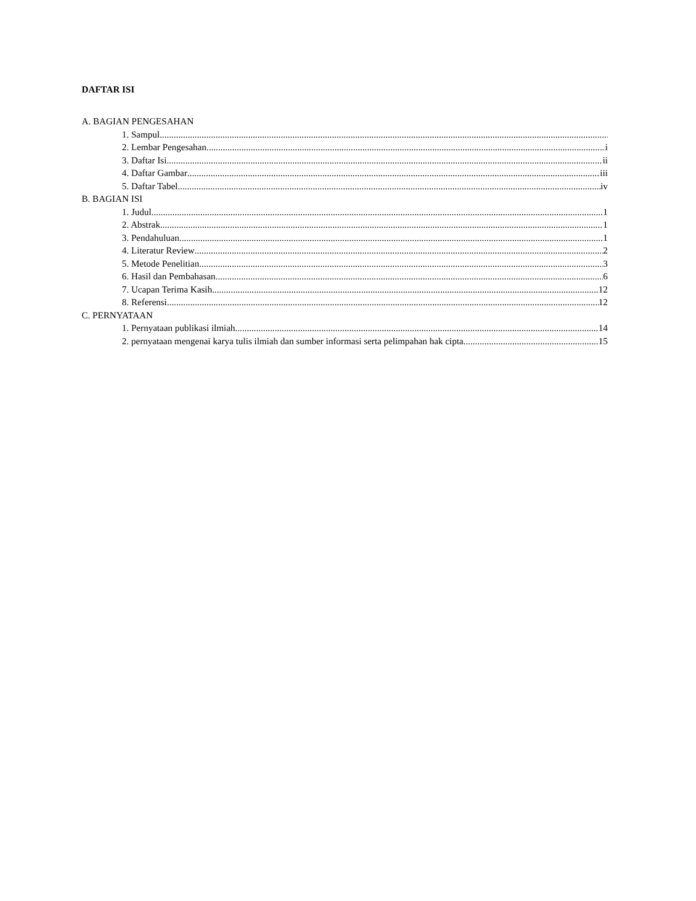DAFTAR ISI
A. BAGIAN PENGESAHAN
1. Sampul
2. Lembar Pengesahan i
3. Daftar Isi ii
4. Daftar Gambar iii
5. Daftar Tabel iv
B. BAGIAN ISI
1. Judul 1
2. Abstrak 1
3. Pendahuluan 1
4. Literatur Review 2
5. Metode Penelitian 3
6. Hasil dan Pembahasan 6
7. Ucapan Terima Kasih 12
8. Referensi 12
C. PERNYATAAN
1. Pernyataan publikasi ilmiah 14
2. pernyataan mengenai karya tulis ilmiah dan sumber informasi serta pelimpahan hak cipta 15